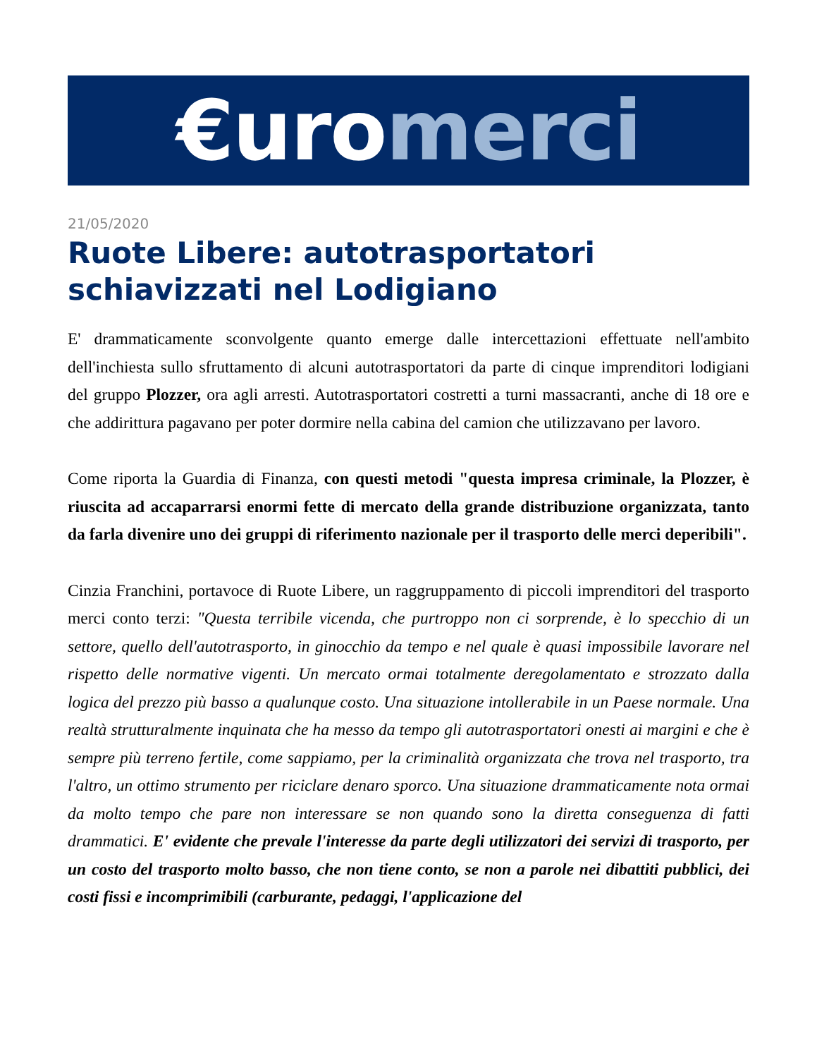€uro merci
21/05/2020
Ruote Libere: autotrasportatori schiavizzati nel Lodigiano
E' drammaticamente sconvolgente quanto emerge dalle intercettazioni effettuate nell'ambito dell'inchiesta sullo sfruttamento di alcuni autotrasportatori da parte di cinque imprenditori lodigiani del gruppo Plozzer, ora agli arresti. Autotrasportatori costretti a turni massacranti, anche di 18 ore e che addirittura pagavano per poter dormire nella cabina del camion che utilizzavano per lavoro.
Come riporta la Guardia di Finanza, con questi metodi "questa impresa criminale, la Plozzer, è riuscita ad accaparrarsi enormi fette di mercato della grande distribuzione organizzata, tanto da farla divenire uno dei gruppi di riferimento nazionale per il trasporto delle merci deperibili".
Cinzia Franchini, portavoce di Ruote Libere, un raggruppamento di piccoli imprenditori del trasporto merci conto terzi: "Questa terribile vicenda, che purtroppo non ci sorprende, è lo specchio di un settore, quello dell'autotrasporto, in ginocchio da tempo e nel quale è quasi impossibile lavorare nel rispetto delle normative vigenti. Un mercato ormai totalmente deregolamentato e strozzato dalla logica del prezzo più basso a qualunque costo. Una situazione intollerabile in un Paese normale. Una realtà strutturalmente inquinata che ha messo da tempo gli autotrasportatori onesti ai margini e che è sempre più terreno fertile, come sappiamo, per la criminalità organizzata che trova nel trasporto, tra l'altro, un ottimo strumento per riciclare denaro sporco. Una situazione drammaticamente nota ormai da molto tempo che pare non interessare se non quando sono la diretta conseguenza di fatti drammatici. E' evidente che prevale l'interesse da parte degli utilizzatori dei servizi di trasporto, per un costo del trasporto molto basso, che non tiene conto, se non a parole nei dibattiti pubblici, dei costi fissi e incomprimibili (carburante, pedaggi, l'applicazione del